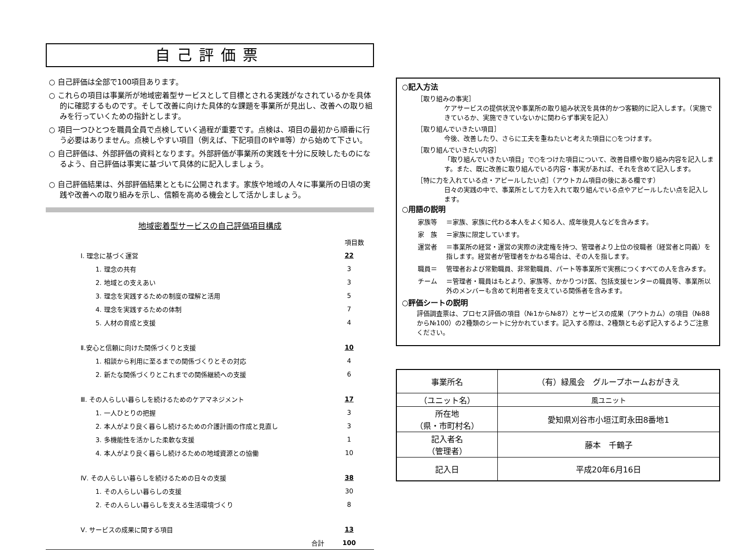自己評価票
○ 自己評価は全部で100項目あります。
○ これらの項目は事業所が地域密着型サービスとして目標とされる実践がなされているかを具体的に確認するものです。そして改善に向けた具体的な課題を事業所が見出し、改善への取り組みを行っていくための指針とします。
○ 項目一つひとつを職員全員で点検していく過程が重要です。点検は、項目の最初から順番に行う必要はありません。点検しやすい項目（例えば、下記項目のⅡやⅢ等）から始めて下さい。
○ 自己評価は、外部評価の資料となります。外部評価が事業所の実践を十分に反映したものになるよう、自己評価は事実に基づいて具体的に記入しましょう。
○ 自己評価結果は、外部評価結果とともに公開されます。家族や地域の人々に事業所の日頃の実践や改善への取り組みを示し、信頼を高める機会として活かしましょう。
地域密着型サービスの自己評価項目構成
| | 項目数 |
| Ⅰ. 理念に基づく運営 | 22 |
| 1. 理念の共有 | 3 |
| 2. 地域との支えあい | 3 |
| 3. 理念を実践するための制度の理解と活用 | 5 |
| 4. 理念を実践するための体制 | 7 |
| 5. 人材の育成と支援 | 4 |
| Ⅱ.安心と信頼に向けた関係づくりと支援 | 10 |
| 1. 相談から利用に至るまでの関係づくりとその対応 | 4 |
| 2. 新たな関係づくりとこれまでの関係継続への支援 | 6 |
| Ⅲ. その人らしい暮らしを続けるためのケアマネジメント | 17 |
| 1. 一人ひとりの把握 | 3 |
| 2. 本人がより良く暮らし続けるための介護計画の作成と見直し | 3 |
| 3. 多機能性を活かした柔軟な支援 | 1 |
| 4. 本人がより良く暮らし続けるための地域資源との協働 | 10 |
| Ⅳ. その人らしい暮らしを続けるための日々の支援 | 38 |
| 1. その人らしい暮らしの支援 | 30 |
| 2. その人らしい暮らしを支える生活環境づくり | 8 |
| Ⅴ. サービスの成果に関する項目 | 13 |
| 合計 | 100 |
○記入方法
［取り組みの事実］
ケアサービスの提供状況や事業所の取り組み状況を具体的かつ客観的に記入します。（実施できているか、実施できていないかに関わらず事実を記入）
［取り組んでいきたい項目］
今後、改善したり、さらに工夫を重ねたいと考えた項目に○をつけます。
［取り組んでいきたい内容］
「取り組んでいきたい項目」で○をつけた項目について、改善目標や取り組み内容を記入します。また、既に改善に取り組んでいる内容・事実があれば、それを含めて記入します。
［特に力を入れている点・アピールしたい点］（アウトカム項目の後にある欄です）
日々の実践の中で、事業所として力を入れて取り組んでいる点やアピールしたい点を記入します。
○用語の説明
| 家族等 | ＝家族、家族に代わる本人をよく知る人、成年後見人などを含みます。 |
| 家 族 | ＝家族に限定しています。 |
| 運営者 | ＝事業所の経営・運営の実際の決定権を持つ、管理者より上位の役職者（経営者と同義）を指します。経営者が管理者をかねる場合は、その人を指します。 |
| 職員＝ | 管理者および常勤職員、非常勤職員、パート等事業所で実務につくすべての人を含みます。 |
| チーム | ＝管理者・職員はもとより、家族等、かかりつけ医、包括支援センターの職員等、事業所以外のメンバーも含めて利用者を支えている関係者を含みます。 |
○評価シートの説明
評価調査票は、プロセス評価の項目（№1から№87）とサービスの成果（アウトカム）の項目（№88から№100）の2種類のシートに分かれています。記入する際は、2種類とも必ず記入するようご注意ください。
| 事業所名 | （有）緑風会 グループホームおがきえ |
| （ユニット名） | 風ユニット |
| 所在地 （県・市町村名） | 愛知県刈谷市小垣江町永田8番地1 |
| 記入者名 （管理者） | 藤本 千鶴子 |
| 記入日 | 平成20年6月16日 |